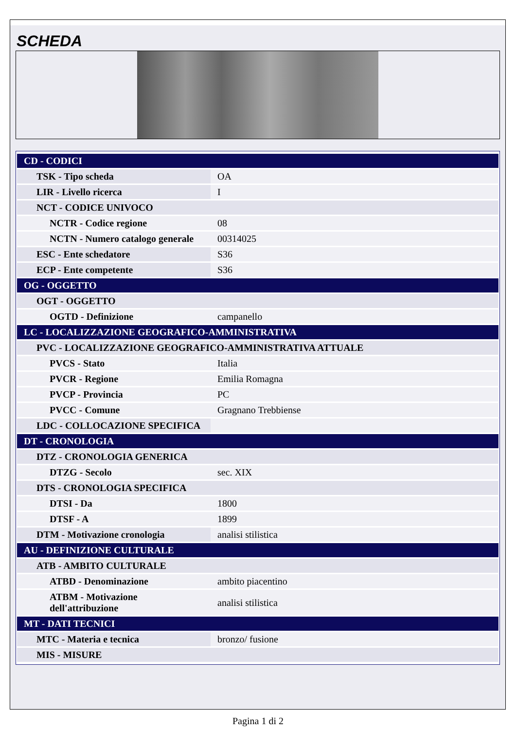SCHEDA
| CD - CODICI | |
| TSK - Tipo scheda | OA |
| LIR - Livello ricerca | I |
| NCT - CODICE UNIVOCO | |
| NCTR - Codice regione | 08 |
| NCTN - Numero catalogo generale | 00314025 |
| ESC - Ente schedatore | S36 |
| ECP - Ente competente | S36 |
| OG - OGGETTO | |
| OGT - OGGETTO | |
| OGTD - Definizione | campanello |
| LC - LOCALIZZAZIONE GEOGRAFICO-AMMINISTRATIVA | |
| PVC - LOCALIZZAZIONE GEOGRAFICO-AMMINISTRATIVA ATTUALE | |
| PVCS - Stato | Italia |
| PVCR - Regione | Emilia Romagna |
| PVCP - Provincia | PC |
| PVCC - Comune | Gragnano Trebbiense |
| LDC - COLLOCAZIONE SPECIFICA | |
| DT - CRONOLOGIA | |
| DTZ - CRONOLOGIA GENERICA | |
| DTZG - Secolo | sec. XIX |
| DTS - CRONOLOGIA SPECIFICA | |
| DTSI - Da | 1800 |
| DTSF - A | 1899 |
| DTM - Motivazione cronologia | analisi stilistica |
| AU - DEFINIZIONE CULTURALE | |
| ATB - AMBITO CULTURALE | |
| ATBD - Denominazione | ambito piacentino |
| ATBM - Motivazione dell'attribuzione | analisi stilistica |
| MT - DATI TECNICI | |
| MTC - Materia e tecnica | bronzo/ fusione |
| MIS - MISURE | |
Pagina 1 di 2